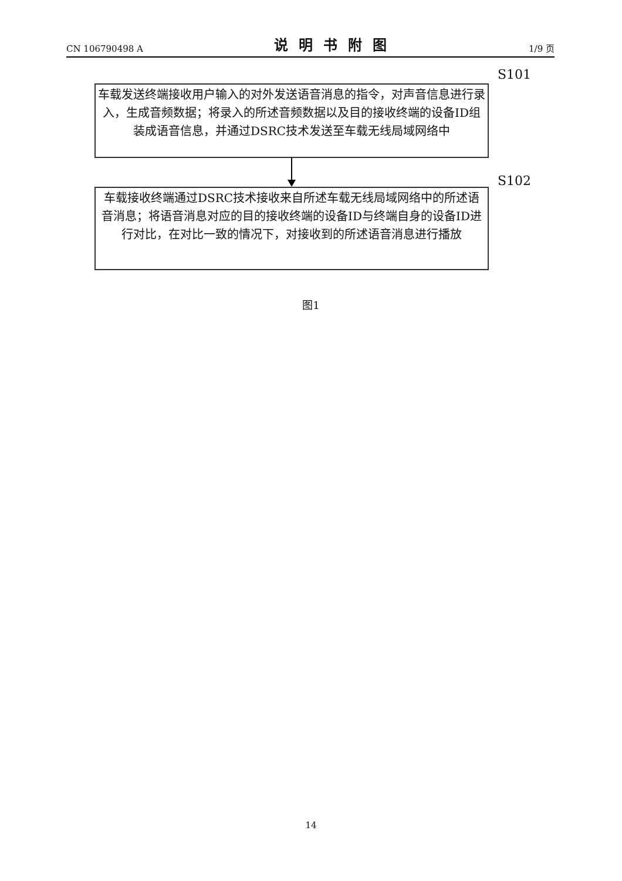CN 106790498 A 说明书附图 1/9 页
S101
车载发送终端接收用户输入的对外发送语音消息的指令，对声音信息进行录入，生成音频数据；将录入的所述音频数据以及目的接收终端的设备ID组装成语音信息，并通过DSRC技术发送至车载无线局域网络中
S102
车载接收终端通过DSRC技术接收来自所述车载无线局域网络中的所述语音消息；将语音消息对应的目的接收终端的设备ID与终端自身的设备ID进行对比，在对比一致的情况下，对接收到的所述语音消息进行播放
图1
14